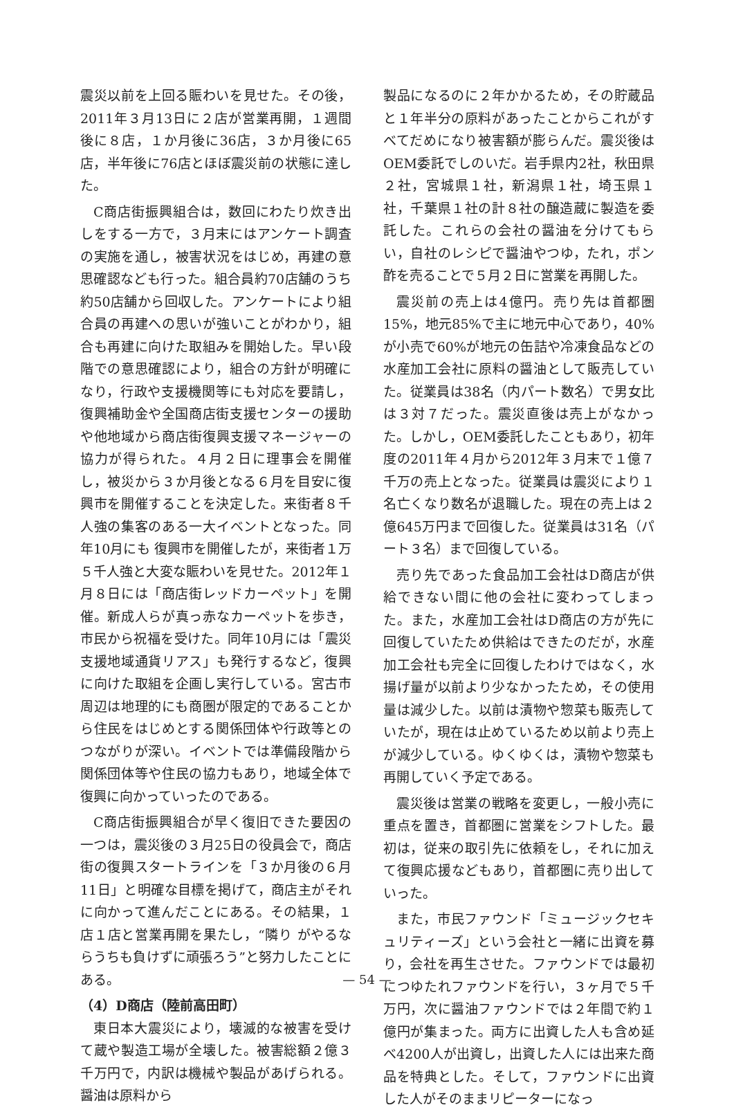震災以前を上回る賑わいを見せた。その後，2011年３月13日に２店が営業再開，１週間後に８店，１か月後に36店，３か月後に65店，半年後に76店とほぼ震災前の状態に達した。
C商店街振興組合は，数回にわたり炊き出しをする一方で，３月末にはアンケート調査の実施を通し，被害状況をはじめ，再建の意思確認なども行った。組合員約70店舗のうち約50店舗から回収した。アンケートにより組合員の再建への思いが強いことがわかり，組合も再建に向けた取組みを開始した。早い段階での意思確認により，組合の方針が明確になり，行政や支援機関等にも対応を要請し，復興補助金や全国商店街支援センターの援助や他地域から商店街復興支援マネージャーの協力が得られた。４月２日に理事会を開催し，被災から３か月後となる６月を目安に復興市を開催することを決定した。来街者８千人強の集客のある一大イベントとなった。同年10月にも 復興市を開催したが，来街者１万５千人強と大変な賑わいを見せた。2012年１月８日には「商店街レッドカーペット」を開催。新成人らが真っ赤なカーペットを歩き，市民から祝福を受けた。同年10月には「震災支援地域通貨リアス」も発行するなど，復興に向けた取組を企画し実行している。宮古市周辺は地理的にも商圏が限定的であることから住民をはじめとする関係団体や行政等とのつながりが深い。イベントでは準備段階から関係団体等や住民の協力もあり，地域全体で復興に向かっていったのである。
C商店街振興組合が早く復旧できた要因の一つは，震災後の３月25日の役員会で，商店街の復興スタートラインを「３か月後の６月11日」と明確な目標を掲げて，商店主がそれに向かって進んだことにある。その結果，１店１店と営業再開を果たし，“隣り がやるならうちも負けずに頑張ろう”と努力したことにある。
（4）D商店（陸前高田町）
東日本大震災により，壊滅的な被害を受けて蔵や製造工場が全壊した。被害総額２億３千万円で，内訳は機械や製品があげられる。醤油は原料から
製品になるのに２年かかるため，その貯蔵品と１年半分の原料があったことからこれがすべてだめになり被害額が膨らんだ。震災後はOEM委託でしのいだ。岩手県内2社，秋田県２社，宮城県１社，新潟県１社，埼玉県１社，千葉県１社の計８社の醸造蔵に製造を委託した。これらの会社の醤油を分けてもらい，自社のレシピで醤油やつゆ，たれ，ポン酢を売ることで５月２日に営業を再開した。
震災前の売上は4億円。売り先は首都圏15%，地元85%で主に地元中心であり，40%が小売で60%が地元の缶詰や冷凍食品などの水産加工会社に原料の醤油として販売していた。従業員は38名（内パート数名）で男女比は３対７だった。震災直後は売上がなかった。しかし，OEM委託したこともあり，初年度の2011年４月から2012年３月末で１億７千万の売上となった。従業員は震災により１名亡くなり数名が退職した。現在の売上は２億645万円まで回復した。従業員は31名（パート３名）まで回復している。
売り先であった食品加工会社はD商店が供給できない間に他の会社に変わってしまった。また，水産加工会社はD商店の方が先に回復していたため供給はできたのだが，水産加工会社も完全に回復したわけではなく，水揚げ量が以前より少なかったため，その使用量は減少した。以前は漬物や惣菜も販売していたが，現在は止めているため以前より売上が減少している。ゆくゆくは，漬物や惣菜も再開していく予定である。
震災後は営業の戦略を変更し，一般小売に重点を置き，首都圏に営業をシフトした。最初は，従来の取引先に依頼をし，それに加えて復興応援などもあり，首都圏に売り出していった。
また，市民ファウンド「ミュージックセキュリティーズ」という会社と一緒に出資を募り，会社を再生させた。ファウンドでは最初につゆたれファウンドを行い，３ヶ月で５千万円，次に醤油ファウンドでは２年間で約１億円が集まった。両方に出資した人も含め延べ4200人が出資し，出資した人には出来た商品を特典とした。そして，ファウンドに出資した人がそのままリピーターになっ
— 54 —